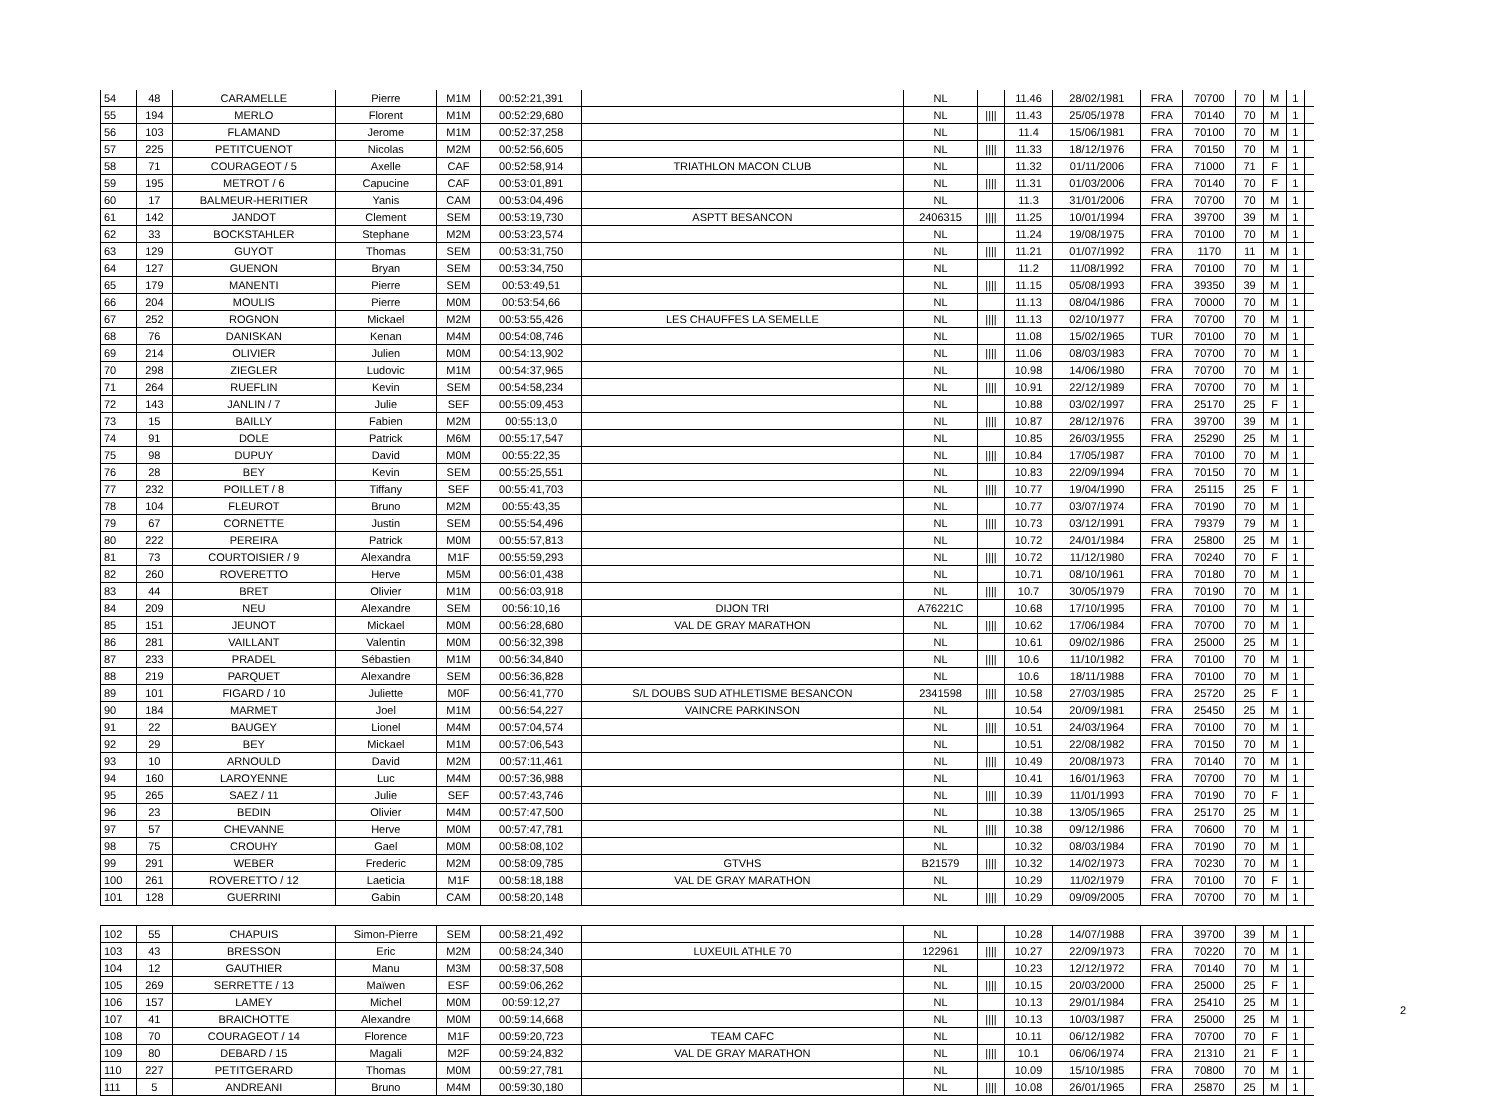| 54 | 48 | CARAMELLE | Pierre | M1M | 00:52:21,391 | | NL | | 11.46 | 28/02/1981 | FRA | 70700 | 70 | M | 1 | |
| 55 | 194 | MERLO | Florent | M1M | 00:52:29,680 | | NL | //// | 11.43 | 25/05/1978 | FRA | 70140 | 70 | M | 1 | |
| 56 | 103 | FLAMAND | Jerome | M1M | 00:52:37,258 | | NL | | 11.4 | 15/06/1981 | FRA | 70100 | 70 | M | 1 | |
| 57 | 225 | PETITCUENOT | Nicolas | M2M | 00:52:56,605 | | NL | //// | 11.33 | 18/12/1976 | FRA | 70150 | 70 | M | 1 | |
| 58 | 71 | COURAGEOT / 5 | Axelle | CAF | 00:52:58,914 | TRIATHLON MACON CLUB | NL | | 11.32 | 01/11/2006 | FRA | 71000 | 71 | F | 1 | |
| 59 | 195 | METROT / 6 | Capucine | CAF | 00:53:01,891 | | NL | //// | 11.31 | 01/03/2006 | FRA | 70140 | 70 | F | 1 | |
| 60 | 17 | BALMEUR-HERITIER | Yanis | CAM | 00:53:04,496 | | NL | | 11.3 | 31/01/2006 | FRA | 70700 | 70 | M | 1 | |
| 61 | 142 | JANDOT | Clement | SEM | 00:53:19,730 | ASPTT BESANCON | 2406315 | //// | 11.25 | 10/01/1994 | FRA | 39700 | 39 | M | 1 | |
| 62 | 33 | BOCKSTAHLER | Stephane | M2M | 00:53:23,574 | | NL | | 11.24 | 19/08/1975 | FRA | 70100 | 70 | M | 1 | |
| 63 | 129 | GUYOT | Thomas | SEM | 00:53:31,750 | | NL | //// | 11.21 | 01/07/1992 | FRA | 1170 | 11 | M | 1 | |
| 64 | 127 | GUENON | Bryan | SEM | 00:53:34,750 | | NL | | 11.2 | 11/08/1992 | FRA | 70100 | 70 | M | 1 | |
| 65 | 179 | MANENTI | Pierre | SEM | 00:53:49,51 | | NL | //// | 11.15 | 05/08/1993 | FRA | 39350 | 39 | M | 1 | |
| 66 | 204 | MOULIS | Pierre | M0M | 00:53:54,66 | | NL | | 11.13 | 08/04/1986 | FRA | 70000 | 70 | M | 1 | |
| 67 | 252 | ROGNON | Mickael | M2M | 00:53:55,426 | LES CHAUFFES LA SEMELLE | NL | //// | 11.13 | 02/10/1977 | FRA | 70700 | 70 | M | 1 | |
| 68 | 76 | DANISKAN | Kenan | M4M | 00:54:08,746 | | NL | | 11.08 | 15/02/1965 | TUR | 70100 | 70 | M | 1 | |
| 69 | 214 | OLIVIER | Julien | M0M | 00:54:13,902 | | NL | //// | 11.06 | 08/03/1983 | FRA | 70700 | 70 | M | 1 | |
| 70 | 298 | ZIEGLER | Ludovic | M1M | 00:54:37,965 | | NL | | 10.98 | 14/06/1980 | FRA | 70700 | 70 | M | 1 | |
| 71 | 264 | RUEFLIN | Kevin | SEM | 00:54:58,234 | | NL | //// | 10.91 | 22/12/1989 | FRA | 70700 | 70 | M | 1 | |
| 72 | 143 | JANLIN / 7 | Julie | SEF | 00:55:09,453 | | NL | | 10.88 | 03/02/1997 | FRA | 25170 | 25 | F | 1 | |
| 73 | 15 | BAILLY | Fabien | M2M | 00:55:13,0 | | NL | //// | 10.87 | 28/12/1976 | FRA | 39700 | 39 | M | 1 | |
| 74 | 91 | DOLE | Patrick | M6M | 00:55:17,547 | | NL | | 10.85 | 26/03/1955 | FRA | 25290 | 25 | M | 1 | |
| 75 | 98 | DUPUY | David | M0M | 00:55:22,35 | | NL | //// | 10.84 | 17/05/1987 | FRA | 70100 | 70 | M | 1 | |
| 76 | 28 | BEY | Kevin | SEM | 00:55:25,551 | | NL | | 10.83 | 22/09/1994 | FRA | 70150 | 70 | M | 1 | |
| 77 | 232 | POILLET / 8 | Tiffany | SEF | 00:55:41,703 | | NL | //// | 10.77 | 19/04/1990 | FRA | 25115 | 25 | F | 1 | |
| 78 | 104 | FLEUROT | Bruno | M2M | 00:55:43,35 | | NL | | 10.77 | 03/07/1974 | FRA | 70190 | 70 | M | 1 | |
| 79 | 67 | CORNETTE | Justin | SEM | 00:55:54,496 | | NL | //// | 10.73 | 03/12/1991 | FRA | 79379 | 79 | M | 1 | |
| 80 | 222 | PEREIRA | Patrick | M0M | 00:55:57,813 | | NL | | 10.72 | 24/01/1984 | FRA | 25800 | 25 | M | 1 | |
| 81 | 73 | COURTOISIER / 9 | Alexandra | M1F | 00:55:59,293 | | NL | //// | 10.72 | 11/12/1980 | FRA | 70240 | 70 | F | 1 | |
| 82 | 260 | ROVERETTO | Herve | M5M | 00:56:01,438 | | NL | | 10.71 | 08/10/1961 | FRA | 70180 | 70 | M | 1 | |
| 83 | 44 | BRET | Olivier | M1M | 00:56:03,918 | | NL | //// | 10.7 | 30/05/1979 | FRA | 70190 | 70 | M | 1 | |
| 84 | 209 | NEU | Alexandre | SEM | 00:56:10,16 | DIJON TRI | A76221C | | 10.68 | 17/10/1995 | FRA | 70100 | 70 | M | 1 | |
| 85 | 151 | JEUNOT | Mickael | M0M | 00:56:28,680 | VAL DE GRAY MARATHON | NL | //// | 10.62 | 17/06/1984 | FRA | 70700 | 70 | M | 1 | |
| 86 | 281 | VAILLANT | Valentin | M0M | 00:56:32,398 | | NL | | 10.61 | 09/02/1986 | FRA | 25000 | 25 | M | 1 | |
| 87 | 233 | PRADEL | Sébastien | M1M | 00:56:34,840 | | NL | //// | 10.6 | 11/10/1982 | FRA | 70100 | 70 | M | 1 | |
| 88 | 219 | PARQUET | Alexandre | SEM | 00:56:36,828 | | NL | | 10.6 | 18/11/1988 | FRA | 70100 | 70 | M | 1 | |
| 89 | 101 | FIGARD / 10 | Juliette | M0F | 00:56:41,770 | S/L DOUBS SUD ATHLETISME BESANCON | 2341598 | //// | 10.58 | 27/03/1985 | FRA | 25720 | 25 | F | 1 | |
| 90 | 184 | MARMET | Joel | M1M | 00:56:54,227 | VAINCRE PARKINSON | NL | | 10.54 | 20/09/1981 | FRA | 25450 | 25 | M | 1 | |
| 91 | 22 | BAUGEY | Lionel | M4M | 00:57:04,574 | | NL | //// | 10.51 | 24/03/1964 | FRA | 70100 | 70 | M | 1 | |
| 92 | 29 | BEY | Mickael | M1M | 00:57:06,543 | | NL | | 10.51 | 22/08/1982 | FRA | 70150 | 70 | M | 1 | |
| 93 | 10 | ARNOULD | David | M2M | 00:57:11,461 | | NL | //// | 10.49 | 20/08/1973 | FRA | 70140 | 70 | M | 1 | |
| 94 | 160 | LAROYENNE | Luc | M4M | 00:57:36,988 | | NL | | 10.41 | 16/01/1963 | FRA | 70700 | 70 | M | 1 | |
| 95 | 265 | SAEZ / 11 | Julie | SEF | 00:57:43,746 | | NL | //// | 10.39 | 11/01/1993 | FRA | 70190 | 70 | F | 1 | |
| 96 | 23 | BEDIN | Olivier | M4M | 00:57:47,500 | | NL | | 10.38 | 13/05/1965 | FRA | 25170 | 25 | M | 1 | |
| 97 | 57 | CHEVANNE | Herve | M0M | 00:57:47,781 | | NL | //// | 10.38 | 09/12/1986 | FRA | 70600 | 70 | M | 1 | |
| 98 | 75 | CROUHY | Gael | M0M | 00:58:08,102 | | NL | | 10.32 | 08/03/1984 | FRA | 70190 | 70 | M | 1 | |
| 99 | 291 | WEBER | Frederic | M2M | 00:58:09,785 | GTVHS | B21579 | //// | 10.32 | 14/02/1973 | FRA | 70230 | 70 | M | 1 | |
| 100 | 261 | ROVERETTO / 12 | Laeticia | M1F | 00:58:18,188 | VAL DE GRAY MARATHON | NL | | 10.29 | 11/02/1979 | FRA | 70100 | 70 | F | 1 | |
| 101 | 128 | GUERRINI | Gabin | CAM | 00:58:20,148 | | NL | //// | 10.29 | 09/09/2005 | FRA | 70700 | 70 | M | 1 | |
| 102 | 55 | CHAPUIS | Simon-Pierre | SEM | 00:58:21,492 | | NL | | 10.28 | 14/07/1988 | FRA | 39700 | 39 | M | 1 | |
| 103 | 43 | BRESSON | Eric | M2M | 00:58:24,340 | LUXEUIL ATHLE 70 | 122961 | //// | 10.27 | 22/09/1973 | FRA | 70220 | 70 | M | 1 | |
| 104 | 12 | GAUTHIER | Manu | M3M | 00:58:37,508 | | NL | | 10.23 | 12/12/1972 | FRA | 70140 | 70 | M | 1 | |
| 105 | 269 | SERRETTE / 13 | Maïwen | ESF | 00:59:06,262 | | NL | //// | 10.15 | 20/03/2000 | FRA | 25000 | 25 | F | 1 | |
| 106 | 157 | LAMEY | Michel | M0M | 00:59:12,27 | | NL | | 10.13 | 29/01/1984 | FRA | 25410 | 25 | M | 1 | |
| 107 | 41 | BRAICHOTTE | Alexandre | M0M | 00:59:14,668 | | NL | //// | 10.13 | 10/03/1987 | FRA | 25000 | 25 | M | 1 | |
| 108 | 70 | COURAGEOT / 14 | Florence | M1F | 00:59:20,723 | TEAM CAFC | NL | | 10.11 | 06/12/1982 | FRA | 70700 | 70 | F | 1 | |
| 109 | 80 | DEBARD / 15 | Magali | M2F | 00:59:24,832 | VAL DE GRAY MARATHON | NL | //// | 10.1 | 06/06/1974 | FRA | 21310 | 21 | F | 1 | |
| 110 | 227 | PETITGERARD | Thomas | M0M | 00:59:27,781 | | NL | | 10.09 | 15/10/1985 | FRA | 70800 | 70 | M | 1 | |
| 111 | 5 | ANDREANI | Bruno | M4M | 00:59:30,180 | | NL | //// | 10.08 | 26/01/1965 | FRA | 25870 | 25 | M | 1 | |
2